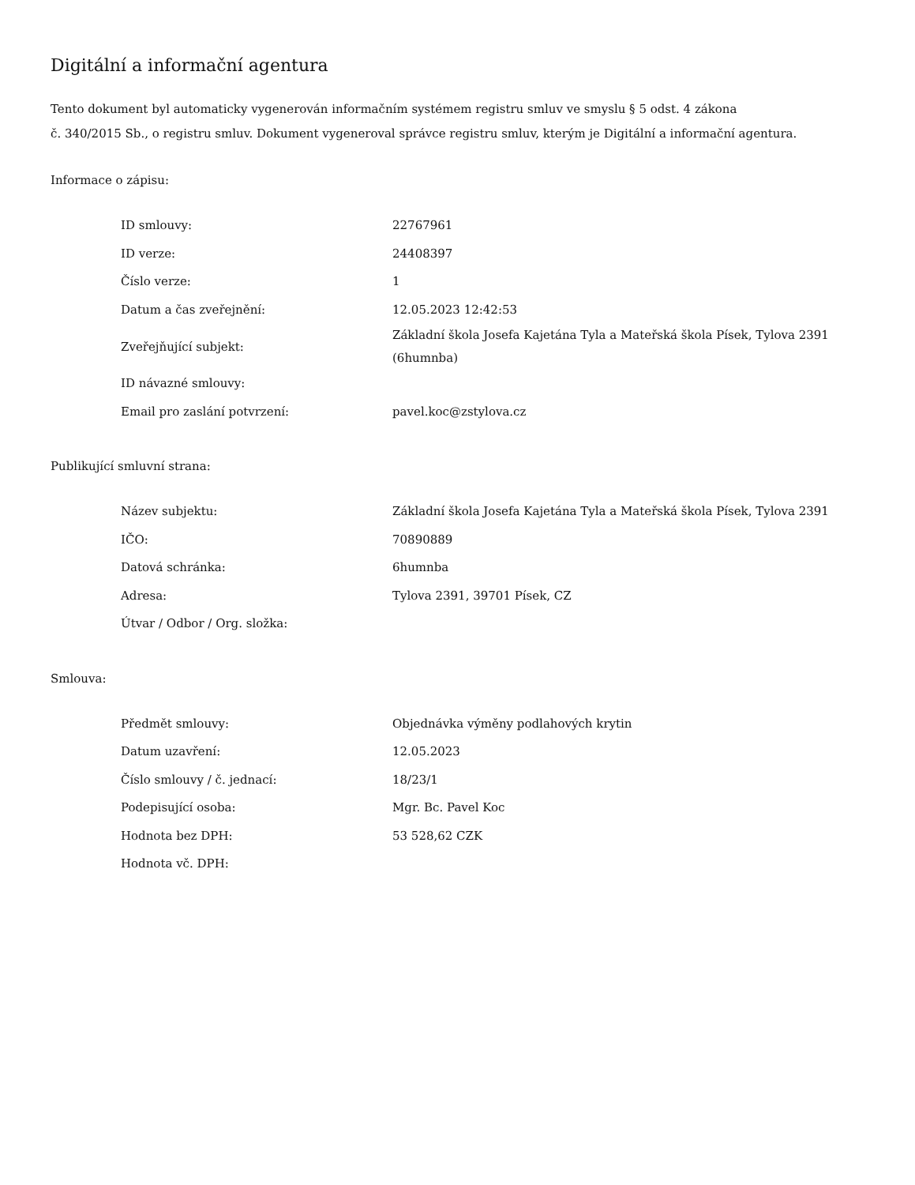Digitální a informační agentura
Tento dokument byl automaticky vygenerován informačním systémem registru smluv ve smyslu § 5 odst. 4 zákona
č. 340/2015 Sb., o registru smluv. Dokument vygeneroval správce registru smluv, kterým je Digitální a informační agentura.
Informace o zápisu:
| ID smlouvy: | 22767961 |
| ID verze: | 24408397 |
| Číslo verze: | 1 |
| Datum a čas zveřejnění: | 12.05.2023 12:42:53 |
| Zveřejňující subjekt: | Základní škola Josefa Kajetána Tyla a Mateřská škola Písek, Tylova 2391 (6humnba) |
| ID návazné smlouvy: | |
| Email pro zaslání potvrzení: | pavel.koc@zstylova.cz |
Publikující smluvní strana:
| Název subjektu: | Základní škola Josefa Kajetána Tyla a Mateřská škola Písek, Tylova 2391 |
| IČO: | 70890889 |
| Datová schránka: | 6humnba |
| Adresa: | Tylova 2391, 39701 Písek, CZ |
| Útvar / Odbor / Org. složka: | |
Smlouva:
| Předmět smlouvy: | Objednávka výměny podlahových krytin |
| Datum uzavření: | 12.05.2023 |
| Číslo smlouvy / č. jednací: | 18/23/1 |
| Podepisující osoba: | Mgr. Bc. Pavel Koc |
| Hodnota bez DPH: | 53 528,62 CZK |
| Hodnota vč. DPH: | |